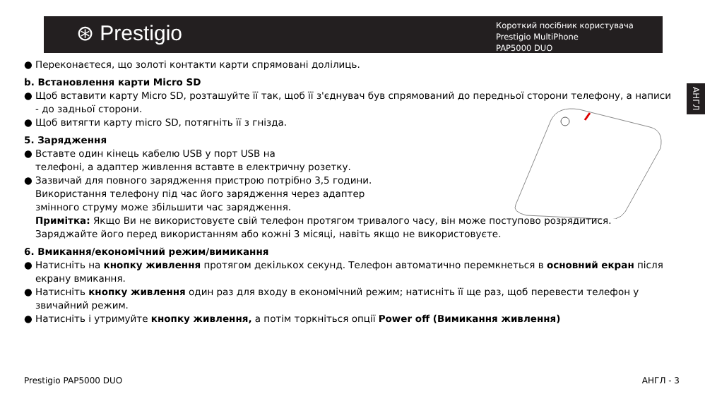⊛ Prestigio
Короткий посібник користувача
Prestigio MultiPhone
PAP5000 DUO
АНГЛ
● Переконаєтеся, що золоті контакти карти спрямовані долілиць.
b. Встановлення карти Micro SD
● Щоб вставити карту Micro SD, розташуйте її так, щоб її з'єднувач був спрямований до передньої сторони телефону, а написи - до задньої сторони.
● Щоб витягти карту micro SD, потягніть її з гнізда.
5. Зарядження
● Вставте один кінець кабелю USB у порт USB на
телефоні, а адаптер живлення вставте в електричну розетку.
● Зазвичай для повного зарядження пристрою потрібно 3,5 години.
Використання телефону під час його зарядження через адаптер
змінного струму може збільшити час зарядження.
Примітка: Якщо Ви не використовуєте свій телефон протягом тривалого часу, він може поступово розрядитися. Заряджайте його перед використанням або кожні 3 місяці, навіть якщо не використовуєте.
6. Вмикання/економічний режим/вимикання
● Натисніть на кнопку живлення протягом декількох секунд. Телефон автоматично перемкнеться в основний екран після екрану вмикання.
● Натисніть кнопку живлення один раз для входу в економічний режим; натисніть її ще раз, щоб перевести телефон у звичайний режим.
● Натисніть і утримуйте кнопку живлення, а потім торкніться опції Power off (Вимикання живлення)
Prestigio PAP5000 DUO АНГЛ - 3